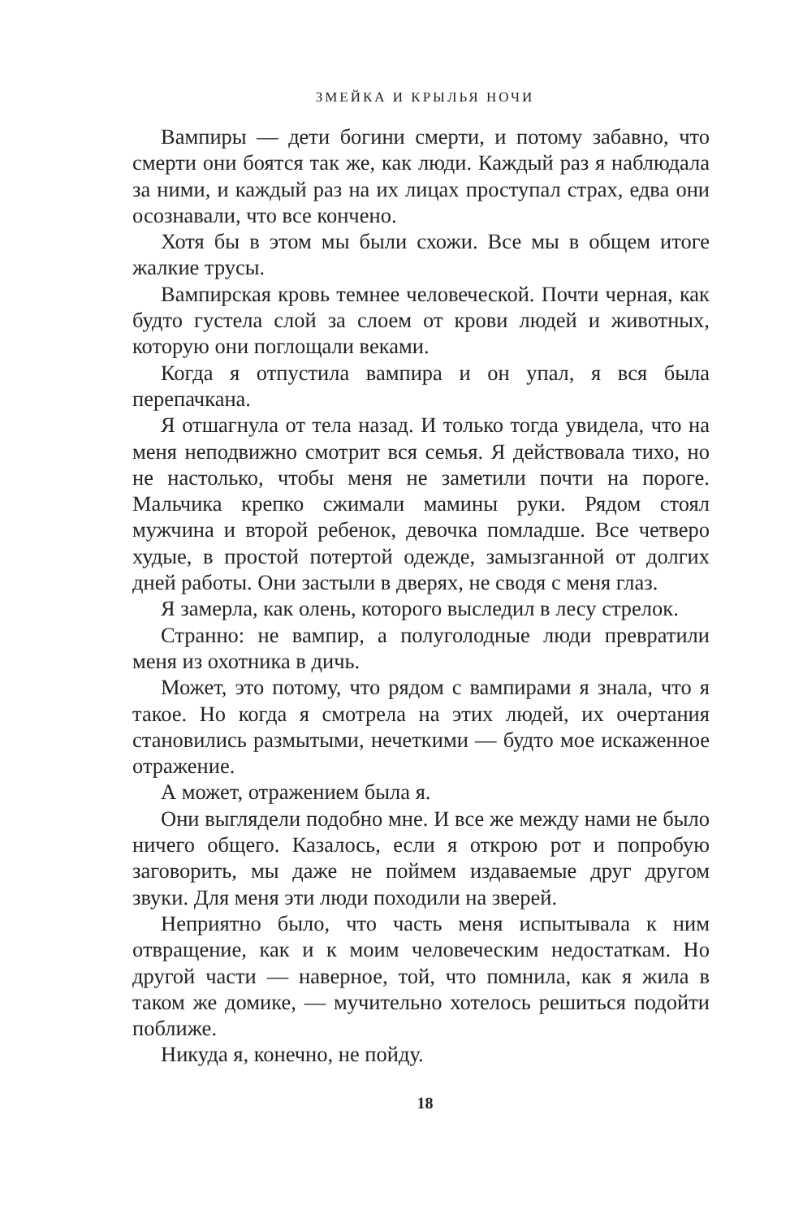ЗМЕЙКА И КРЫЛЬЯ НОЧИ
Вампиры — дети богини смерти, и потому забавно, что смерти они боятся так же, как люди. Каждый раз я наблюдала за ними, и каждый раз на их лицах проступал страх, едва они осознавали, что все кончено.
Хотя бы в этом мы были схожи. Все мы в общем итоге жалкие трусы.
Вампирская кровь темнее человеческой. Почти черная, как будто густела слой за слоем от крови людей и животных, которую они поглощали веками.
Когда я отпустила вампира и он упал, я вся была перепачкана.
Я отшагнула от тела назад. И только тогда увидела, что на меня неподвижно смотрит вся семья. Я действовала тихо, но не настолько, чтобы меня не заметили почти на пороге. Мальчика крепко сжимали мамины руки. Рядом стоял мужчина и второй ребенок, девочка помладше. Все четверо худые, в простой потертой одежде, замызганной от долгих дней работы. Они застыли в дверях, не сводя с меня глаз.
Я замерла, как олень, которого выследил в лесу стрелок.
Странно: не вампир, а полуголодные люди превратили меня из охотника в дичь.
Может, это потому, что рядом с вампирами я знала, что я такое. Но когда я смотрела на этих людей, их очертания становились размытыми, нечеткими — будто мое искаженное отражение.
А может, отражением была я.
Они выглядели подобно мне. И все же между нами не было ничего общего. Казалось, если я открою рот и попробую заговорить, мы даже не поймем издаваемые друг другом звуки. Для меня эти люди походили на зверей.
Неприятно было, что часть меня испытывала к ним отвращение, как и к моим человеческим недостаткам. Но другой части — наверное, той, что помнила, как я жила в таком же домике, — мучительно хотелось решиться подойти поближе.
Никуда я, конечно, не пойду.
18